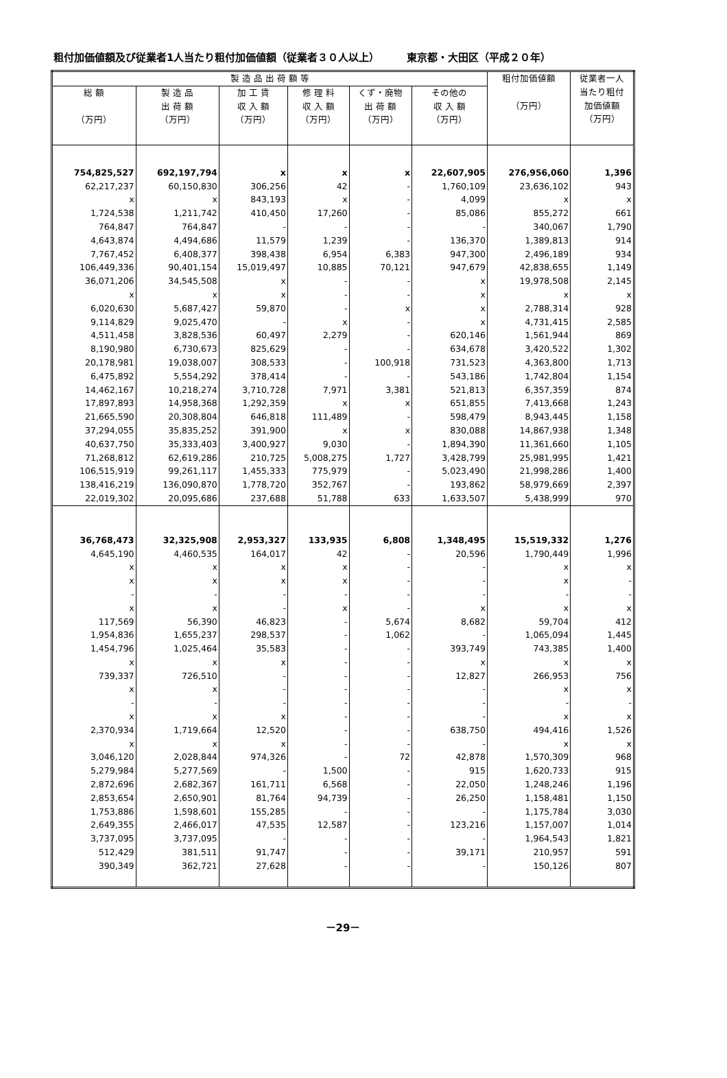粗付加価値額及び従業者1人当たり粗付加価値額（従業者３０人以上） 東京都・大田区（平成２０年）
| 製 造 品 出 荷 額 等 | | | | | | 粗付加価値額 （万円） | 従業者一人 当たり粗付 加価値額 （万円） |
| --- | --- | --- | --- | --- | --- | --- | --- |
| 総 額 （万円） | 製 造 品 出 荷 額 （万円） | 加 工 賃 収 入 額 （万円） | 修 理 料 収 入 額 （万円） | くず・廃物 出 荷 額 （万円） | その他の 収 入 額 （万円） | | |
| 754,825,527 | 692,197,794 | x | x | x | 22,607,905 | 276,956,060 | 1,396 |
| 62,217,237 | 60,150,830 | 306,256 | 42 | - | 1,760,109 | 23,636,102 | 943 |
| x | x | 843,193 | x | - | 4,099 | x | x |
| 1,724,538 | 1,211,742 | 410,450 | 17,260 | - | 85,086 | 855,272 | 661 |
| 764,847 | 764,847 | - | - | - | - | 340,067 | 1,790 |
| 4,643,874 | 4,494,686 | 11,579 | 1,239 | - | 136,370 | 1,389,813 | 914 |
| 7,767,452 | 6,408,377 | 398,438 | 6,954 | 6,383 | 947,300 | 2,496,189 | 934 |
| 106,449,336 | 90,401,154 | 15,019,497 | 10,885 | 70,121 | 947,679 | 42,838,655 | 1,149 |
| 36,071,206 | 34,545,508 | x | - | - | x | 19,978,508 | 2,145 |
| x | x | x | - | - | x | x | x |
| 6,020,630 | 5,687,427 | 59,870 | - | x | x | 2,788,314 | 928 |
| 9,114,829 | 9,025,470 | - | x | - | x | 4,731,415 | 2,585 |
| 4,511,458 | 3,828,536 | 60,497 | 2,279 | - | 620,146 | 1,561,944 | 869 |
| 8,190,980 | 6,730,673 | 825,629 | - | - | 634,678 | 3,420,522 | 1,302 |
| 20,178,981 | 19,038,007 | 308,533 | - | 100,918 | 731,523 | 4,363,800 | 1,713 |
| 6,475,892 | 5,554,292 | 378,414 | - | - | 543,186 | 1,742,804 | 1,154 |
| 14,462,167 | 10,218,274 | 3,710,728 | 7,971 | 3,381 | 521,813 | 6,357,359 | 874 |
| 17,897,893 | 14,958,368 | 1,292,359 | x | x | 651,855 | 7,413,668 | 1,243 |
| 21,665,590 | 20,308,804 | 646,818 | 111,489 | - | 598,479 | 8,943,445 | 1,158 |
| 37,294,055 | 35,835,252 | 391,900 | x | x | 830,088 | 14,867,938 | 1,348 |
| 40,637,750 | 35,333,403 | 3,400,927 | 9,030 | - | 1,894,390 | 11,361,660 | 1,105 |
| 71,268,812 | 62,619,286 | 210,725 | 5,008,275 | 1,727 | 3,428,799 | 25,981,995 | 1,421 |
| 106,515,919 | 99,261,117 | 1,455,333 | 775,979 | - | 5,023,490 | 21,998,286 | 1,400 |
| 138,416,219 | 136,090,870 | 1,778,720 | 352,767 | - | 193,862 | 58,979,669 | 2,397 |
| 22,019,302 | 20,095,686 | 237,688 | 51,788 | 633 | 1,633,507 | 5,438,999 | 970 |
| 36,768,473 | 32,325,908 | 2,953,327 | 133,935 | 6,808 | 1,348,495 | 15,519,332 | 1,276 |
| 4,645,190 | 4,460,535 | 164,017 | 42 | - | 20,596 | 1,790,449 | 1,996 |
| x | x | x | x | - | - | x | x |
| x | x | x | x | - | - | x | - |
| - | - | - | - | - | - | - | - |
| x | x | - | x | - | x | x | x |
| 117,569 | 56,390 | 46,823 | - | 5,674 | 8,682 | 59,704 | 412 |
| 1,954,836 | 1,655,237 | 298,537 | - | 1,062 | - | 1,065,094 | 1,445 |
| 1,454,796 | 1,025,464 | 35,583 | - | - | 393,749 | 743,385 | 1,400 |
| x | x | x | - | - | x | x | x |
| 739,337 | 726,510 | - | - | - | 12,827 | 266,953 | 756 |
| x | x | - | - | - | - | x | x |
| - | - | - | - | - | - | - | - |
| x | x | x | - | - | - | x | x |
| 2,370,934 | 1,719,664 | 12,520 | - | - | 638,750 | 494,416 | 1,526 |
| x | x | x | - | - | - | x | x |
| 3,046,120 | 2,028,844 | 974,326 | - | 72 | 42,878 | 1,570,309 | 968 |
| 5,279,984 | 5,277,569 | - | 1,500 | - | 915 | 1,620,733 | 915 |
| 2,872,696 | 2,682,367 | 161,711 | 6,568 | - | 22,050 | 1,248,246 | 1,196 |
| 2,853,654 | 2,650,901 | 81,764 | 94,739 | - | 26,250 | 1,158,481 | 1,150 |
| 1,753,886 | 1,598,601 | 155,285 | - | - | - | 1,175,784 | 3,030 |
| 2,649,355 | 2,466,017 | 47,535 | 12,587 | - | 123,216 | 1,157,007 | 1,014 |
| 3,737,095 | 3,737,095 | - | - | - | - | 1,964,543 | 1,821 |
| 512,429 | 381,511 | 91,747 | - | - | 39,171 | 210,957 | 591 |
| 390,349 | 362,721 | 27,628 | - | - | - | 150,126 | 807 |
－29－